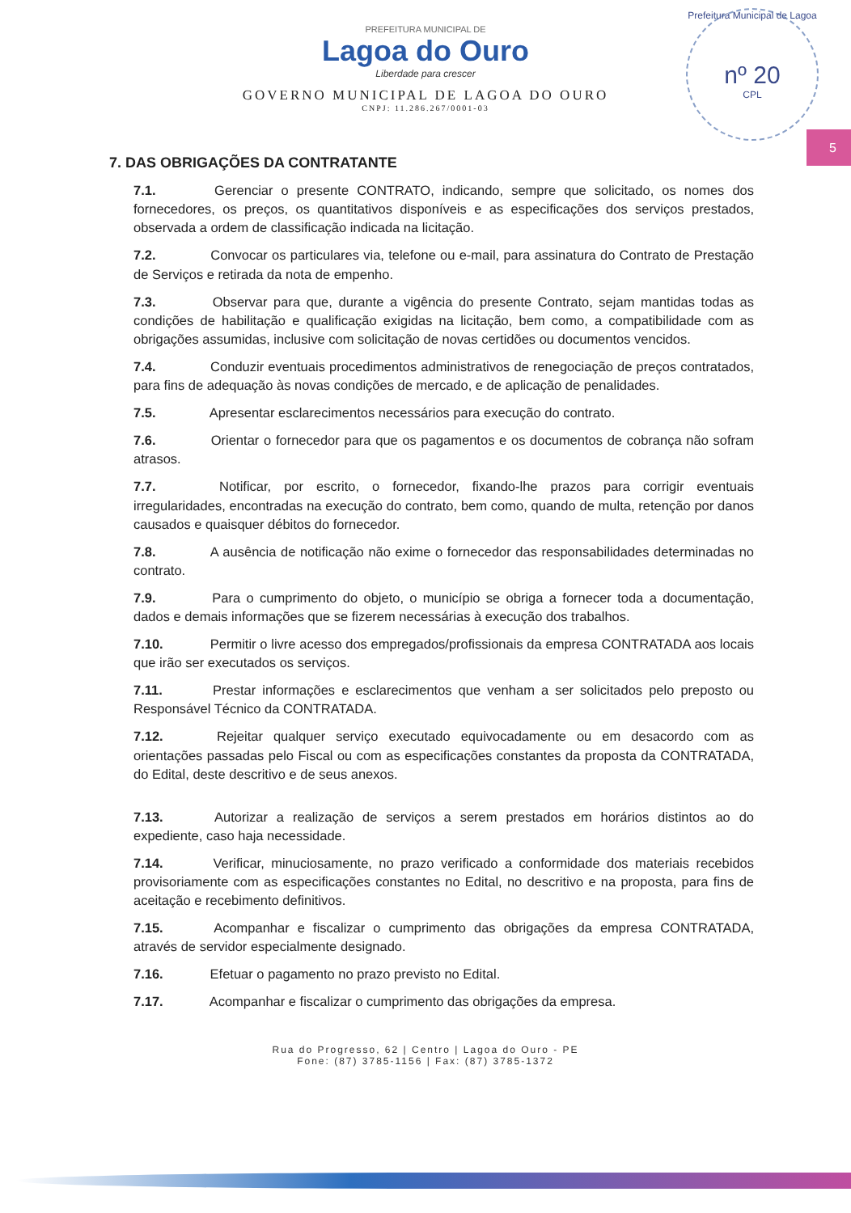Prefeitura Municipal de Lagoa
nº 20
CPL
5
PREFEITURA MUNICIPAL DE
Lagoa do Ouro
Liberdade para crescer
GOVERNO MUNICIPAL DE LAGOA DO OURO
CNPJ: 11.286.267/0001-03
7. DAS OBRIGAÇÕES DA CONTRATANTE
7.1. Gerenciar o presente CONTRATO, indicando, sempre que solicitado, os nomes dos fornecedores, os preços, os quantitativos disponíveis e as especificações dos serviços prestados, observada a ordem de classificação indicada na licitação.
7.2. Convocar os particulares via, telefone ou e-mail, para assinatura do Contrato de Prestação de Serviços e retirada da nota de empenho.
7.3. Observar para que, durante a vigência do presente Contrato, sejam mantidas todas as condições de habilitação e qualificação exigidas na licitação, bem como, a compatibilidade com as obrigações assumidas, inclusive com solicitação de novas certidões ou documentos vencidos.
7.4. Conduzir eventuais procedimentos administrativos de renegociação de preços contratados, para fins de adequação às novas condições de mercado, e de aplicação de penalidades.
7.5. Apresentar esclarecimentos necessários para execução do contrato.
7.6. Orientar o fornecedor para que os pagamentos e os documentos de cobrança não sofram atrasos.
7.7. Notificar, por escrito, o fornecedor, fixando-lhe prazos para corrigir eventuais irregularidades, encontradas na execução do contrato, bem como, quando de multa, retenção por danos causados e quaisquer débitos do fornecedor.
7.8. A ausência de notificação não exime o fornecedor das responsabilidades determinadas no contrato.
7.9. Para o cumprimento do objeto, o município se obriga a fornecer toda a documentação, dados e demais informações que se fizerem necessárias à execução dos trabalhos.
7.10. Permitir o livre acesso dos empregados/profissionais da empresa CONTRATADA aos locais que irão ser executados os serviços.
7.11. Prestar informações e esclarecimentos que venham a ser solicitados pelo preposto ou Responsável Técnico da CONTRATADA.
7.12. Rejeitar qualquer serviço executado equivocadamente ou em desacordo com as orientações passadas pelo Fiscal ou com as especificações constantes da proposta da CONTRATADA, do Edital, deste descritivo e de seus anexos.
7.13. Autorizar a realização de serviços a serem prestados em horários distintos ao do expediente, caso haja necessidade.
7.14. Verificar, minuciosamente, no prazo verificado a conformidade dos materiais recebidos provisoriamente com as especificações constantes no Edital, no descritivo e na proposta, para fins de aceitação e recebimento definitivos.
7.15. Acompanhar e fiscalizar o cumprimento das obrigações da empresa CONTRATADA, através de servidor especialmente designado.
7.16. Efetuar o pagamento no prazo previsto no Edital.
7.17. Acompanhar e fiscalizar o cumprimento das obrigações da empresa.
Rua do Progresso, 62 | Centro | Lagoa do Ouro - PE
Fone: (87) 3785-1156 | Fax: (87) 3785-1372